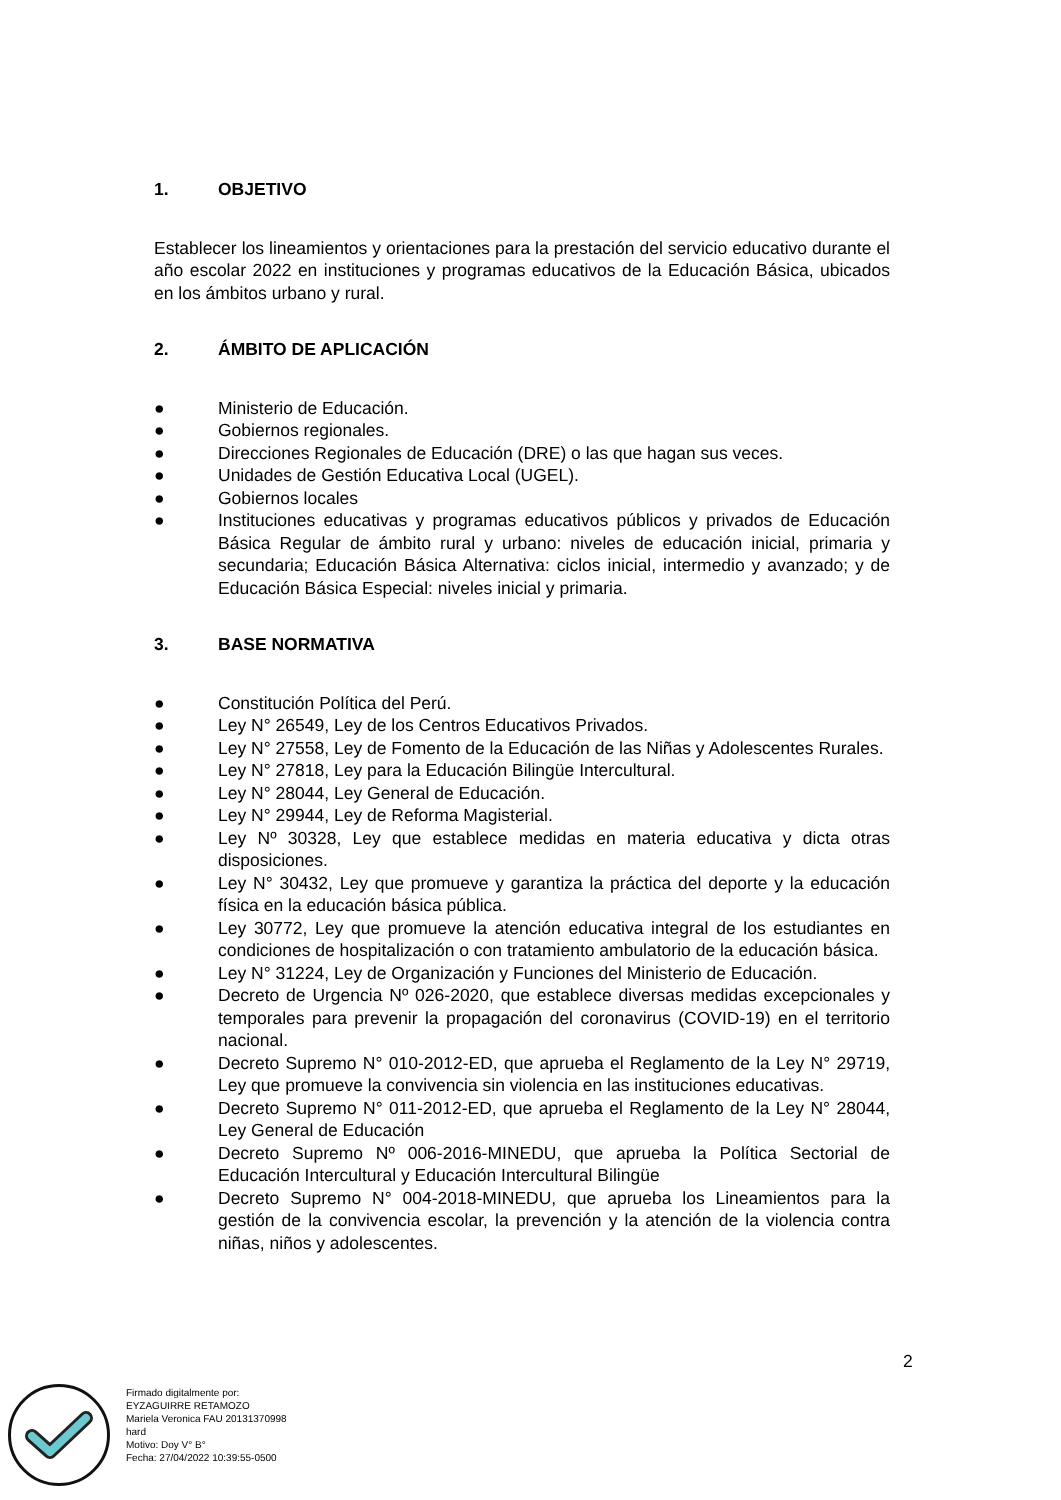1. OBJETIVO
Establecer los lineamientos y orientaciones para la prestación del servicio educativo durante el año escolar 2022 en instituciones y programas educativos de la Educación Básica, ubicados en los ámbitos urbano y rural.
2. ÁMBITO DE APLICACIÓN
● Ministerio de Educación.
● Gobiernos regionales.
● Direcciones Regionales de Educación (DRE) o las que hagan sus veces.
● Unidades de Gestión Educativa Local (UGEL).
● Gobiernos locales
● Instituciones educativas y programas educativos públicos y privados de Educación Básica Regular de ámbito rural y urbano: niveles de educación inicial, primaria y secundaria; Educación Básica Alternativa: ciclos inicial, intermedio y avanzado; y de Educación Básica Especial: niveles inicial y primaria.
3. BASE NORMATIVA
● Constitución Política del Perú.
● Ley N° 26549, Ley de los Centros Educativos Privados.
● Ley N° 27558, Ley de Fomento de la Educación de las Niñas y Adolescentes Rurales.
● Ley N° 27818, Ley para la Educación Bilingüe Intercultural.
● Ley N° 28044, Ley General de Educación.
● Ley N° 29944, Ley de Reforma Magisterial.
● Ley Nº 30328, Ley que establece medidas en materia educativa y dicta otras disposiciones.
● Ley N° 30432, Ley que promueve y garantiza la práctica del deporte y la educación física en la educación básica pública.
● Ley 30772, Ley que promueve la atención educativa integral de los estudiantes en condiciones de hospitalización o con tratamiento ambulatorio de la educación básica.
● Ley N° 31224, Ley de Organización y Funciones del Ministerio de Educación.
● Decreto de Urgencia Nº 026-2020, que establece diversas medidas excepcionales y temporales para prevenir la propagación del coronavirus (COVID-19) en el territorio nacional.
● Decreto Supremo N° 010-2012-ED, que aprueba el Reglamento de la Ley N° 29719, Ley que promueve la convivencia sin violencia en las instituciones educativas.
● Decreto Supremo N° 011-2012-ED, que aprueba el Reglamento de la Ley N° 28044, Ley General de Educación
● Decreto Supremo Nº 006-2016-MINEDU, que aprueba la Política Sectorial de Educación Intercultural y Educación Intercultural Bilingüe
● Decreto Supremo N° 004-2018-MINEDU, que aprueba los Lineamientos para la gestión de la convivencia escolar, la prevención y la atención de la violencia contra niñas, niños y adolescentes.
2
Firmado digitalmente por:
EYZAGUIRRE RETAMOZO
Mariela Veronica FAU 20131370998
hard
Motivo: Doy V° B°
Fecha: 27/04/2022 10:39:55-0500